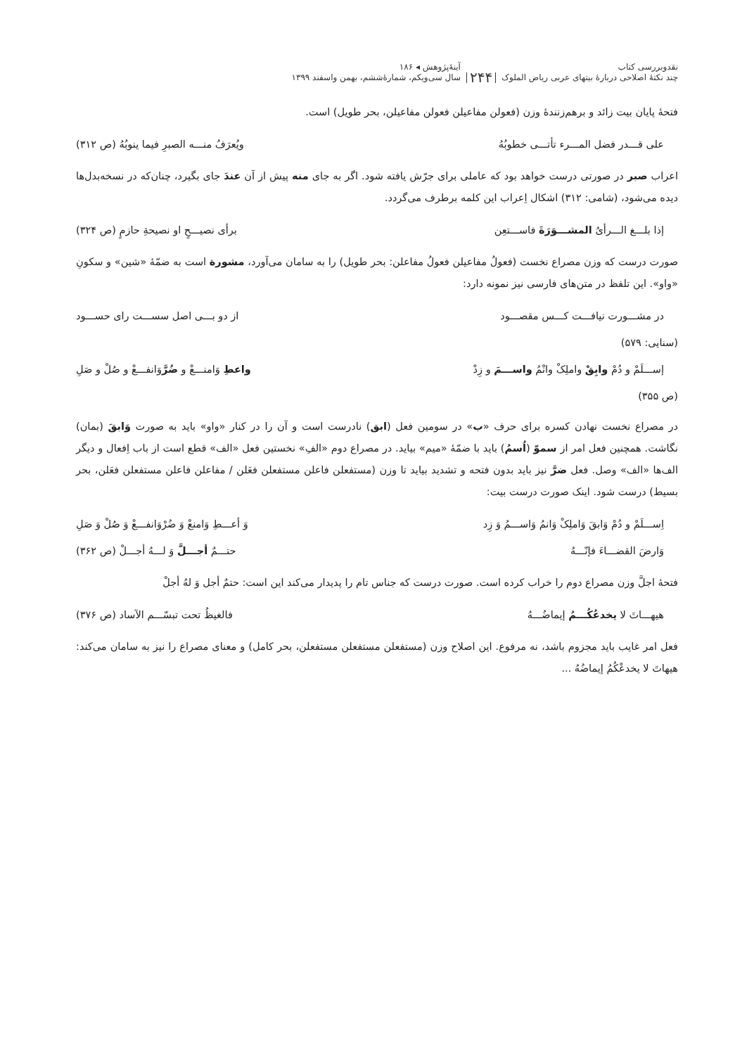نقدوبررسی کتاب
چند نکتهٔ اصلاحی دربارهٔ بیتهای عربی ریاض الملوک
۲۴۴
آینهٔ‌پژوهش ◂ ۱۸۶
سال سی‌ویکم، شمارهٔ‌ششم، بهمن واسفند ۱۳۹۹
فتحهٔ پایان بیت زائد و برهم‌زنندهٔ وزن (فعولن مفاعیلن فعولن مفاعیلن، بحر طویل) است.
علی قـــدر فضل المـــرء تأتـــی خطوبُهُ ویُعرَفُ منـــه الصبرِ فیما ینوبُهُ (ص ۳۱۲)
اعراب صبر در صورتی درست خواهد بود که عاملی برای جرّش یافته شود. اگر به جای منه پیش از آن عندَ جای بگیرد، چنان‌که در نسخه‌بدل‌ها دیده می‌شود، (شامی: ۳۱۲) اشکال اِعراب این کلمه برطرف می‌گردد.
إذا بلـــغ الـــرأیُ المشـــوَرَةَ فاســـتعِن برأی نصیـــحٍ او نصیحةِ حازمٍ (ص ۳۲۴)
صورت درست که وزن مصراع نخست (فعولُ مفاعیلن فعولُ مفاعلن: بحر طویل) را به سامان می‌آورد، مشورة است به ضمّهٔ «شین» و سکونِ «واو». این تلفظ در متن‌های فارسی نیز نمونه دارد:
در مشـــورت نیافـــت کـــس مقصـــود از دو بـــی اصل سســـت رای حســـود
(سنایی: ۵۷۹)
إســـلَمْ و دُمْ وابِقْ واملِکْ وانْمُ واســـمَ و زِدْ واعطِ وَامنـــعْ و ضُرَّوَانفـــعْ و صُلْ و صَلِ
(ص ۳۵۵)
در مصراع نخست نهادن کسره برای حرف «ب» در سومین فعل (ابق) نادرست است و آن را در کنار «واو» باید به صورت وَابقَ (بمان) نگاشت. همچنین فعل امر از سموّ (اُسمُ) باید با ضمّهٔ «میم» بیاید. در مصراع دوم «الفِ» نخستین فعل «الف» قطع است از باب اِفعال و دیگر الف‌ها «الف» وصل. فعل ضرَّ نیز باید بدون فتحه و تشدید بیاید تا وزن (مستفعلن فاعلن مستفعلن فعَلن / مفاعلن فاعلن مستفعلن فعَلن، بحر بسیط) درست شود. اینک صورت درست بیت:
اِســـلَمْ و دُمْ وَابقَ وَاملِکْ وَانمُ وَاســـمُ وَ زِد وَ أعـــطِ وَامنعْ وَ ضُرْوَانفـــعْ وَ صُلْ وَ صَلِ
وَارضَ القضـــاءَ فإنّـــهُ حتـــمٌ أجـــلَّ وَ لـــهُ أجـــلْ (ص ۳۶۲)
فتحهٔ اجلَّ وزن مصراع دوم را خراب کرده است. صورت درست که جناس تام را پدیدار می‌کند این است: حتمٌ أجل وَ لهُ أجلْ
هیهـــاتَ لا یخدعُکُـــمُ إیماضُـــهُ فالغیظُ تحت تبسّـــم الآساد (ص ۳۷۶)
فعل امر غایب باید مجزوم باشد، نه مرفوع. این اصلاح وزن (مستفعلن مستفعلن مستفعلن، بحر کامل) و معنای مصراع را نیز به سامان می‌کند: هیهاتَ لا یخدعْکُمُ إیماضُهُ ...